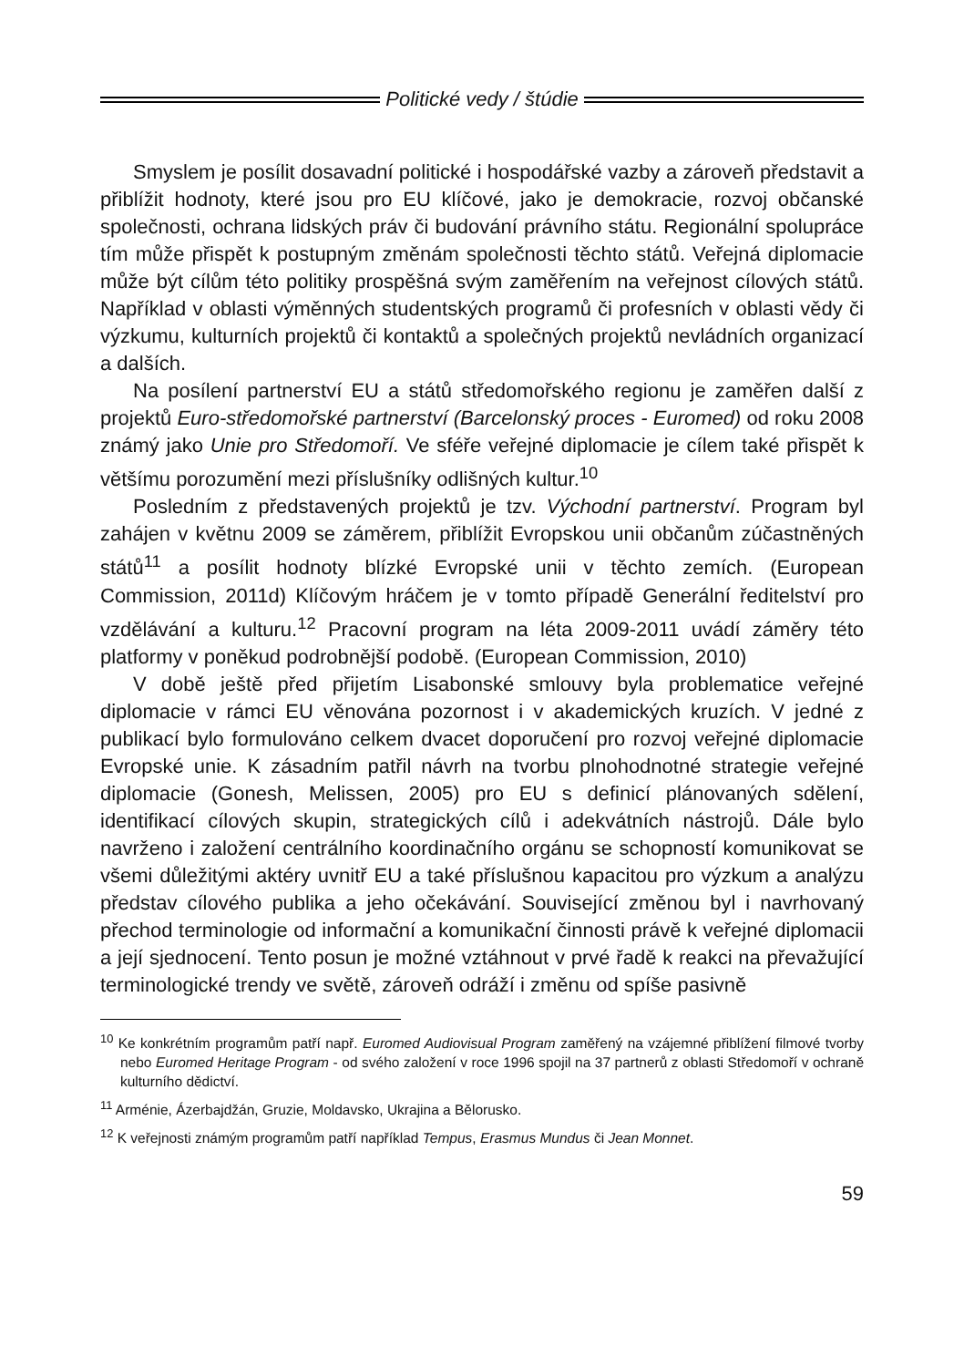Politické vedy / štúdie
Smyslem je posílit dosavadní politické i hospodářské vazby a zároveň představit a přiblížit hodnoty, které jsou pro EU klíčové, jako je demokracie, rozvoj občanské společnosti, ochrana lidských práv či budování právního státu. Regionální spolupráce tím může přispět k postupným změnám společnosti těchto států. Veřejná diplomacie může být cílům této politiky prospěšná svým zaměřením na veřejnost cílových států. Například v oblasti výměnných studentských programů či profesních v oblasti vědy či výzkumu, kulturních projektů či kontaktů a společných projektů nevládních organizací a dalších.
Na posílení partnerství EU a států středomořského regionu je zaměřen další z projektů Euro-středomořské partnerství (Barcelonský proces - Euromed) od roku 2008 známý jako Unie pro Středomoří. Ve sféře veřejné diplomacie je cílem také přispět k většímu porozumění mezi příslušníky odlišných kultur.<sup>10</sup>
Posledním z představených projektů je tzv. Východní partnerství. Program byl zahájen v květnu 2009 se záměrem, přiblížit Evropskou unii občanům zúčastněných států<sup>11</sup> a posílit hodnoty blízké Evropské unii v těchto zemích. (European Commission, 2011d) Klíčovým hráčem je v tomto případě Generální ředitelství pro vzdělávání a kulturu.<sup>12</sup> Pracovní program na léta 2009-2011 uvádí záměry této platformy v poněkud podrobnější podobě. (European Commission, 2010)
V době ještě před přijetím Lisabonské smlouvy byla problematice veřejné diplomacie v rámci EU věnována pozornost i v akademických kruzích. V jedné z publikací bylo formulováno celkem dvacet doporučení pro rozvoj veřejné diplomacie Evropské unie. K zásadním patřil návrh na tvorbu plnohodnotné strategie veřejné diplomacie (Gonesh, Melissen, 2005) pro EU s definicí plánovaných sdělení, identifikací cílových skupin, strategických cílů i adekvátních nástrojů. Dále bylo navrženo i založení centrálního koordinačního orgánu se schopností komunikovat se všemi důležitými aktéry uvnitř EU a také příslušnou kapacitou pro výzkum a analýzu představ cílového publika a jeho očekávání. Související změnou byl i navrhovaný přechod terminologie od informační a komunikační činnosti právě k veřejné diplomacii a její sjednocení. Tento posun je možné vztáhnout v prvé řadě k reakci na převažující terminologické trendy ve světě, zároveň odráží i změnu od spíše pasivně
<sup>10</sup> Ke konkrétním programům patří např. Euromed Audiovisual Program zaměřený na vzájemné přiblížení filmové tvorby nebo Euromed Heritage Program - od svého založení v roce 1996 spojil na 37 partnerů z oblasti Středomoří v ochraně kulturního dědictví.
<sup>11</sup> Arménie, Ázerbajdžán, Gruzie, Moldavsko, Ukrajina a Bělorusko.
<sup>12</sup> K veřejnosti známým programům patří například Tempus, Erasmus Mundus či Jean Monnet.
59